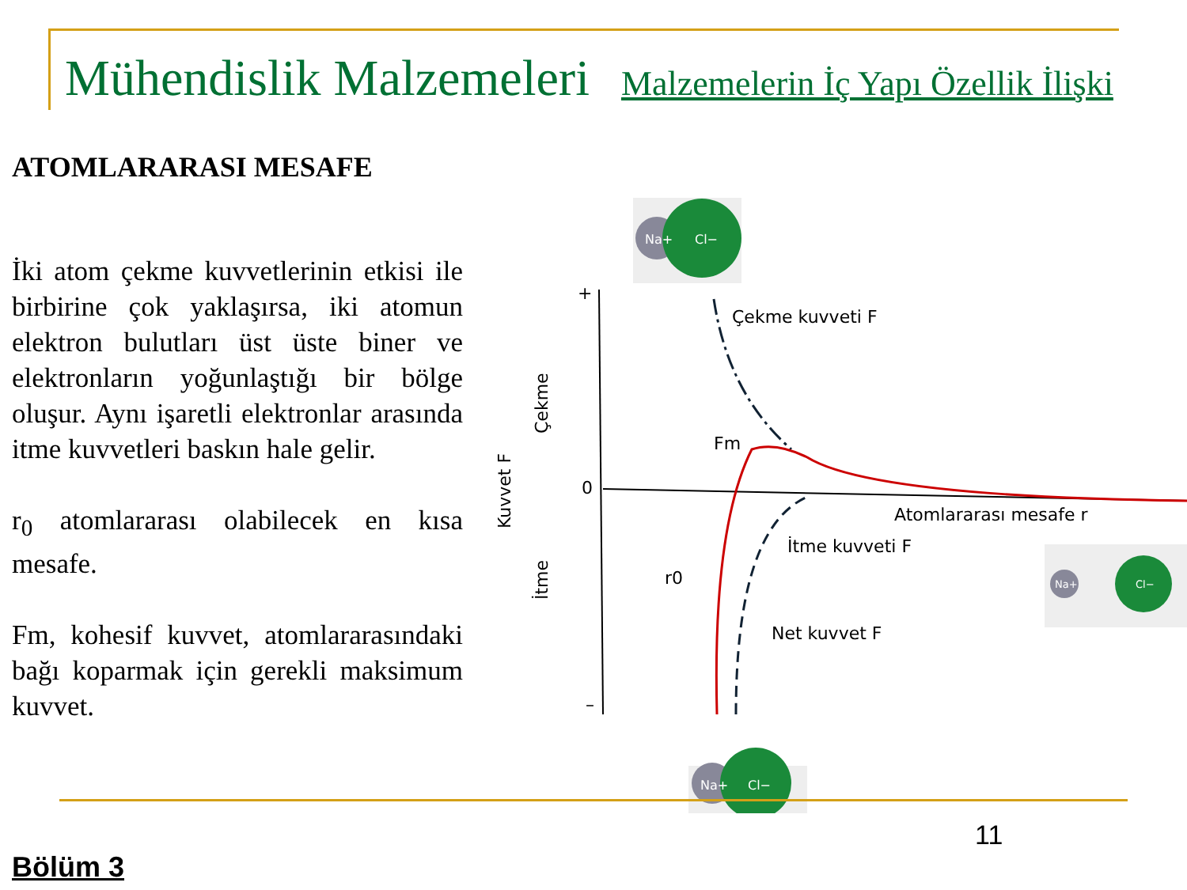Mühendislik Malzemeleri Malzemelerin İç Yapı Özellik İlişki
ATOMLARARASI MESAFE
İki atom çekme kuvvetlerinin etkisi ile birbirine çok yaklaşırsa, iki atomun elektron bulutları üst üste biner ve elektronların yoğunlaştığı bir bölge oluşur. Aynı işaretli elektronlar arasında itme kuvvetleri baskın hale gelir.
r<sub>0</sub> atomlararası olabilecek en kısa mesafe.
Fm, kohesif kuvvet, atomlararasındaki bağı koparmak için gerekli maksimum kuvvet.
Na+
Cl−
+
0
–
Çekme kuvveti F
Fm
Atomlararası mesafe r
İtme kuvveti F
r0
Net kuvvet F
Kuvvet F
Çekme
İtme
Na+
Cl−
Na+
Cl−
11
Bölüm 3